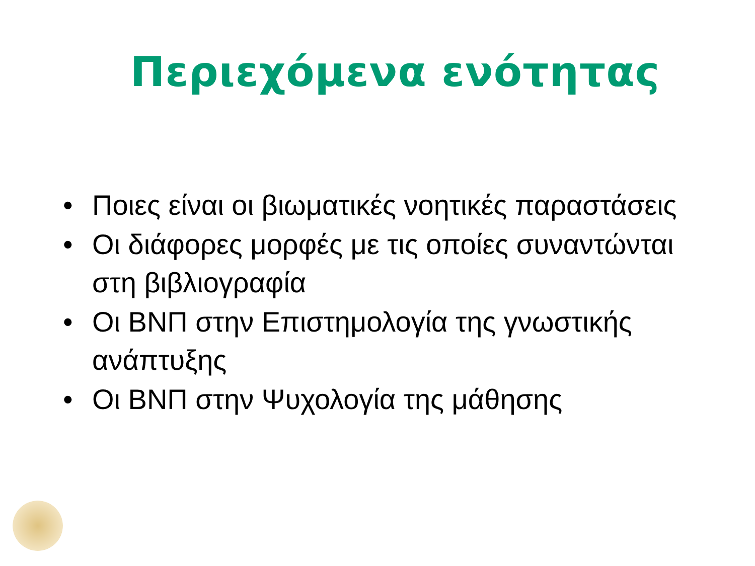Περιεχόμενα ενότητας
• Ποιες είναι οι βιωματικές νοητικές παραστάσεις
• Οι διάφορες μορφές με τις οποίες συναντώνται στη βιβλιογραφία
• Οι ΒΝΠ στην Επιστημολογία της γνωστικής ανάπτυξης
• Οι ΒΝΠ στην Ψυχολογία της μάθησης